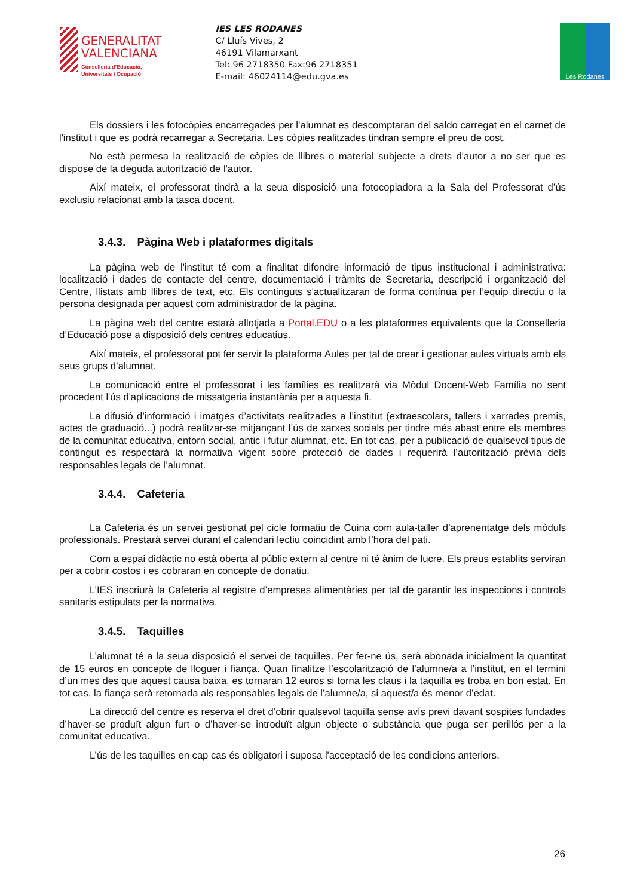GENERALITAT
VALENCIANA
Conselleria d’Educació,
Universitats i Ocupació
IES LES RODANES
C/ Lluís Vives, 2
46191 Vilamarxant
Tel: 96 2718350 Fax:96 2718351
E-mail: 46024114@edu.gva.es
Les Rodanes
Els dossiers i les fotocòpies encarregades per l’alumnat es descomptaran del saldo carregat en el carnet de l'institut i que es podrà recarregar a Secretaria. Les còpies realitzades tindran sempre el preu de cost.
No està permesa la realització de còpies de llibres o material subjecte a drets d'autor a no ser que es dispose de la deguda autorització de l'autor.
Així mateix, el professorat tindrà a la seua disposició una fotocopiadora a la Sala del Professorat d’ús exclusiu relacionat amb la tasca docent.
3.4.3. Pàgina Web i plataformes digitals
La pàgina web de l'institut té com a finalitat difondre informació de tipus institucional i administrativa: localització i dades de contacte del centre, documentació i tràmits de Secretaria, descripció i organització del Centre, llistats amb llibres de text, etc. Els continguts s'actualitzaran de forma contínua per l’equip directiu o la persona designada per aquest com administrador de la pàgina.
La pàgina web del centre estarà allotjada a Portal.EDU o a les plataformes equivalents que la Conselleria d’Educació pose a disposició dels centres educatius.
Així mateix, el professorat pot fer servir la plataforma Aules per tal de crear i gestionar aules virtuals amb els seus grups d’alumnat.
La comunicació entre el professorat i les famílies es realitzarà via Mòdul Docent-Web Família no sent procedent l'ús d'aplicacions de missatgeria instantània per a aquesta fi.
La difusió d’informació i imatges d’activitats realitzades a l’institut (extraescolars, tallers i xarrades premis, actes de graduació...) podrà realitzar-se mitjançant l’ús de xarxes socials per tindre més abast entre els membres de la comunitat educativa, entorn social, antic i futur alumnat, etc. En tot cas, per a publicació de qualsevol tipus de contingut es respectarà la normativa vigent sobre protecció de dades i requerirà l’autorització prèvia dels responsables legals de l’alumnat.
3.4.4. Cafeteria
La Cafeteria és un servei gestionat pel cicle formatiu de Cuina com aula-taller d’aprenentatge dels mòduls professionals. Prestarà servei durant el calendari lectiu coincidint amb l’hora del pati.
Com a espai didàctic no està oberta al públic extern al centre ni té ànim de lucre. Els preus establits serviran per a cobrir costos i es cobraran en concepte de donatiu.
L’IES inscriurà la Cafeteria al registre d’empreses alimentàries per tal de garantir les inspeccions i controls sanitaris estipulats per la normativa.
3.4.5. Taquilles
L’alumnat té a la seua disposició el servei de taquilles. Per fer-ne ús, serà abonada inicialment la quantitat de 15 euros en concepte de lloguer i fiança. Quan finalitze l’escolarització de l’alumne/a a l’institut, en el termini d’un mes des que aquest causa baixa, es tornaran 12 euros si torna les claus i la taquilla es troba en bon estat. En tot cas, la fiança serà retornada als responsables legals de l’alumne/a, si aquest/a és menor d’edat.
La direcció del centre es reserva el dret d’obrir qualsevol taquilla sense avís previ davant sospites fundades d’haver-se produït algun furt o d’haver-se introduït algun objecte o substància que puga ser perillós per a la comunitat educativa.
L’ús de les taquilles en cap cas és obligatori i suposa l'acceptació de les condicions anteriors.
26